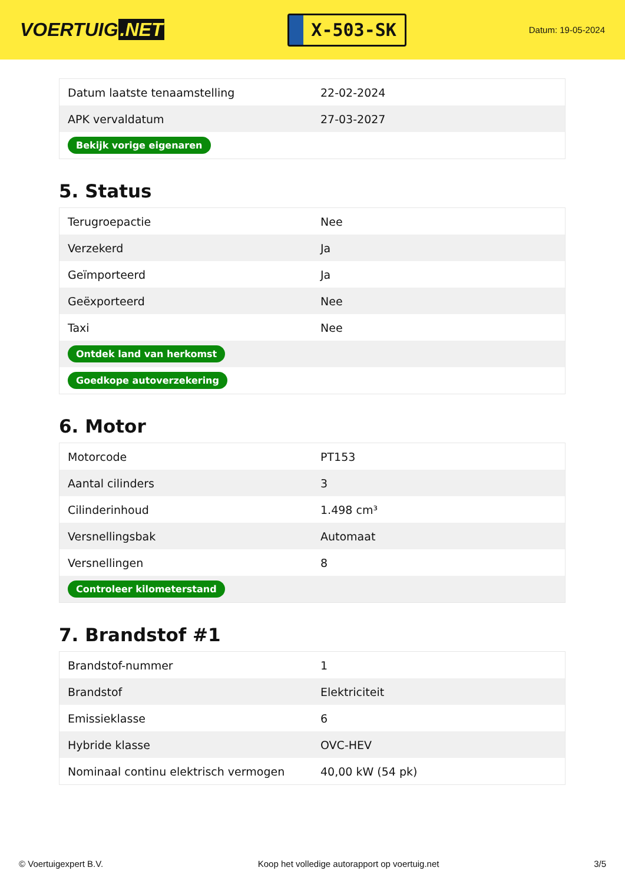VOERTUIG.NET
X-503-SK
Datum: 19-05-2024
| Datum laatste tenaamstelling | 22-02-2024 |
| APK vervaldatum | 27-03-2027 |
| Bekijk vorige eigenaren | |
5. Status
| Terugroepactie | Nee |
| Verzekerd | Ja |
| Geïmporteerd | Ja |
| Geëxporteerd | Nee |
| Taxi | Nee |
| Ontdek land van herkomst | |
| Goedkope autoverzekering | |
6. Motor
| Motorcode | PT153 |
| Aantal cilinders | 3 |
| Cilinderinhoud | 1.498 cm³ |
| Versnellingsbak | Automaat |
| Versnellingen | 8 |
| Controleer kilometerstand | |
7. Brandstof #1
| Brandstof-nummer | 1 |
| Brandstof | Elektriciteit |
| Emissieklasse | 6 |
| Hybride klasse | OVC-HEV |
| Nominaal continu elektrisch vermogen | 40,00 kW (54 pk) |
© Voertuigexpert B.V. Koop het volledige autorapport op voertuig.net 3/5